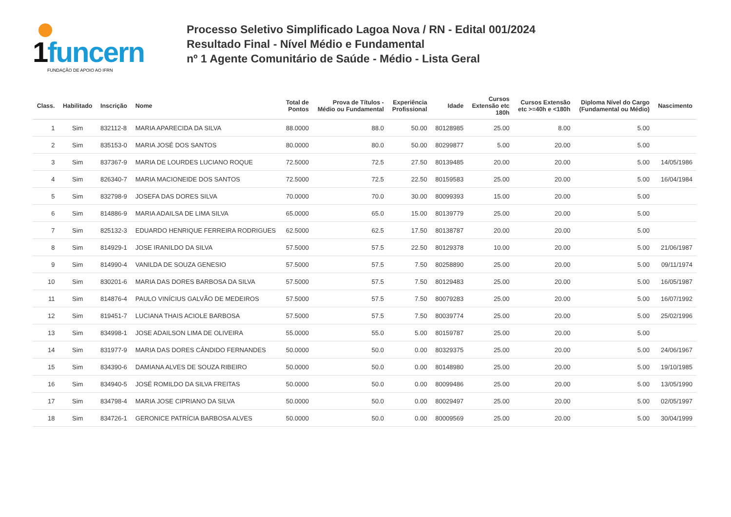1funcern FUNDAÇÃO DE APOIO AO IFRN
Processo Seletivo Simplificado Lagoa Nova / RN - Edital 001/2024
Resultado Final - Nível Médio e Fundamental
nº 1 Agente Comunitário de Saúde - Médio - Lista Geral
| Class. | Habilitado | Inscrição | Nome | Total de Pontos | Prova de Títulos - Médio ou Fundamental | Experiência Profissional | Idade | Cursos Extensão etc 180h | Cursos Extensão etc >=40h e <180h | Diploma Nível do Cargo (Fundamental ou Médio) | Nascimento |
| --- | --- | --- | --- | --- | --- | --- | --- | --- | --- | --- | --- |
| 1 | Sim | 832112-8 | MARIA APARECIDA DA SILVA | 88.0000 | 88.0 | 50.00 | 80128985 | 25.00 | 8.00 | 5.00 | |
| 2 | Sim | 835153-0 | MARIA JOSÉ DOS SANTOS | 80.0000 | 80.0 | 50.00 | 80299877 | 5.00 | 20.00 | 5.00 | |
| 3 | Sim | 837367-9 | MARIA DE LOURDES LUCIANO ROQUE | 72.5000 | 72.5 | 27.50 | 80139485 | 20.00 | 20.00 | 5.00 | 14/05/1986 |
| 4 | Sim | 826340-7 | MARIA MACIONEIDE DOS SANTOS | 72.5000 | 72.5 | 22.50 | 80159583 | 25.00 | 20.00 | 5.00 | 16/04/1984 |
| 5 | Sim | 832798-9 | JOSEFA DAS DORES SILVA | 70.0000 | 70.0 | 30.00 | 80099393 | 15.00 | 20.00 | 5.00 | |
| 6 | Sim | 814886-9 | MARIA ADAILSA DE LIMA SILVA | 65.0000 | 65.0 | 15.00 | 80139779 | 25.00 | 20.00 | 5.00 | |
| 7 | Sim | 825132-3 | EDUARDO HENRIQUE FERREIRA RODRIGUES | 62.5000 | 62.5 | 17.50 | 80138787 | 20.00 | 20.00 | 5.00 | |
| 8 | Sim | 814929-1 | JOSE IRANILDO DA SILVA | 57.5000 | 57.5 | 22.50 | 80129378 | 10.00 | 20.00 | 5.00 | 21/06/1987 |
| 9 | Sim | 814990-4 | VANILDA DE SOUZA GENESIO | 57.5000 | 57.5 | 7.50 | 80258890 | 25.00 | 20.00 | 5.00 | 09/11/1974 |
| 10 | Sim | 830201-6 | MARIA DAS DORES BARBOSA DA SILVA | 57.5000 | 57.5 | 7.50 | 80129483 | 25.00 | 20.00 | 5.00 | 16/05/1987 |
| 11 | Sim | 814876-4 | PAULO VINÍCIUS GALVÃO DE MEDEIROS | 57.5000 | 57.5 | 7.50 | 80079283 | 25.00 | 20.00 | 5.00 | 16/07/1992 |
| 12 | Sim | 819451-7 | LUCIANA THAIS ACIOLE BARBOSA | 57.5000 | 57.5 | 7.50 | 80039774 | 25.00 | 20.00 | 5.00 | 25/02/1996 |
| 13 | Sim | 834998-1 | JOSE ADAILSON LIMA DE OLIVEIRA | 55.0000 | 55.0 | 5.00 | 80159787 | 25.00 | 20.00 | 5.00 | |
| 14 | Sim | 831977-9 | MARIA DAS DORES CÂNDIDO FERNANDES | 50.0000 | 50.0 | 0.00 | 80329375 | 25.00 | 20.00 | 5.00 | 24/06/1967 |
| 15 | Sim | 834390-6 | DAMIANA ALVES DE SOUZA RIBEIRO | 50.0000 | 50.0 | 0.00 | 80148980 | 25.00 | 20.00 | 5.00 | 19/10/1985 |
| 16 | Sim | 834940-5 | JOSÉ ROMILDO DA SILVA FREITAS | 50.0000 | 50.0 | 0.00 | 80099486 | 25.00 | 20.00 | 5.00 | 13/05/1990 |
| 17 | Sim | 834798-4 | MARIA JOSE CIPRIANO DA SILVA | 50.0000 | 50.0 | 0.00 | 80029497 | 25.00 | 20.00 | 5.00 | 02/05/1997 |
| 18 | Sim | 834726-1 | GERONICE PATRÍCIA BARBOSA ALVES | 50.0000 | 50.0 | 0.00 | 80009569 | 25.00 | 20.00 | 5.00 | 30/04/1999 |